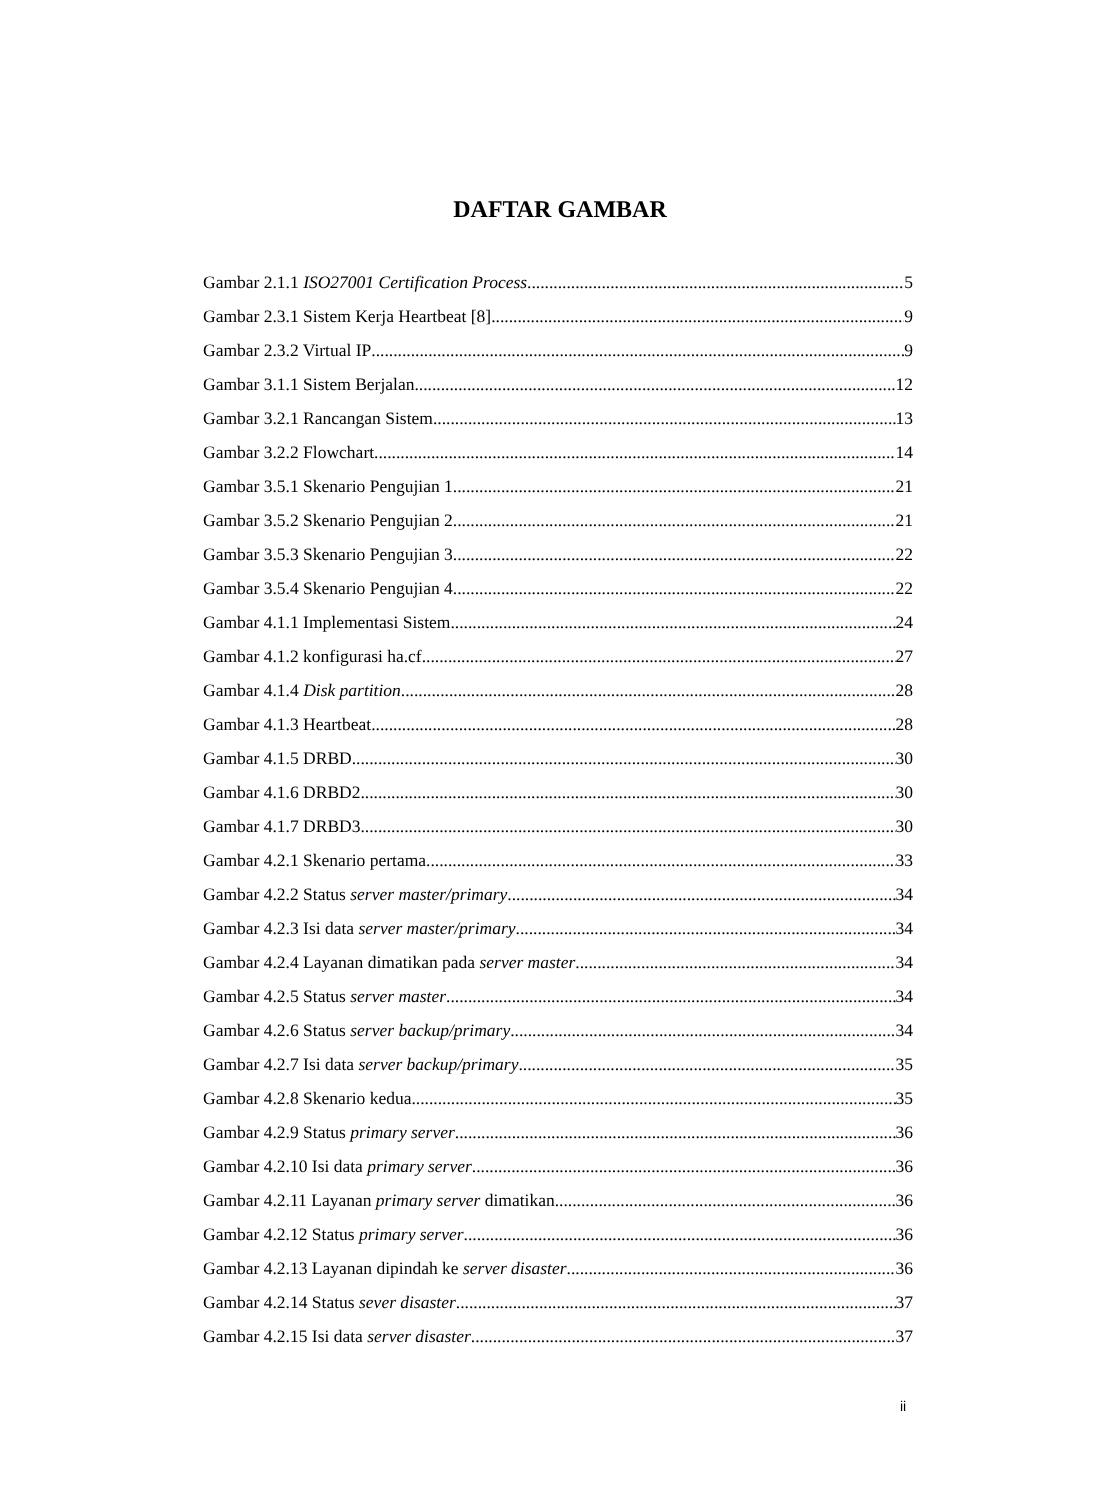DAFTAR GAMBAR
Gambar 2.1.1 ISO27001 Certification Process 5
Gambar 2.3.1 Sistem Kerja Heartbeat [8] 9
Gambar 2.3.2 Virtual IP 9
Gambar 3.1.1 Sistem Berjalan 12
Gambar 3.2.1 Rancangan Sistem 13
Gambar 3.2.2 Flowchart 14
Gambar 3.5.1 Skenario Pengujian 1 21
Gambar 3.5.2 Skenario Pengujian 2 21
Gambar 3.5.3 Skenario Pengujian 3 22
Gambar 3.5.4 Skenario Pengujian 4 22
Gambar 4.1.1 Implementasi Sistem 24
Gambar 4.1.2 konfigurasi ha.cf 27
Gambar 4.1.4 Disk partition 28
Gambar 4.1.3 Heartbeat 28
Gambar 4.1.5 DRBD 30
Gambar 4.1.6 DRBD2 30
Gambar 4.1.7 DRBD3 30
Gambar 4.2.1 Skenario pertama 33
Gambar 4.2.2 Status server master/primary 34
Gambar 4.2.3 Isi data server master/primary 34
Gambar 4.2.4 Layanan dimatikan pada server master 34
Gambar 4.2.5 Status server master 34
Gambar 4.2.6 Status server backup/primary 34
Gambar 4.2.7 Isi data server backup/primary 35
Gambar 4.2.8 Skenario kedua 35
Gambar 4.2.9 Status primary server 36
Gambar 4.2.10 Isi data primary server 36
Gambar 4.2.11 Layanan primary server dimatikan 36
Gambar 4.2.12 Status primary server 36
Gambar 4.2.13 Layanan dipindah ke server disaster 36
Gambar 4.2.14 Status sever disaster 37
Gambar 4.2.15 Isi data server disaster 37
ii